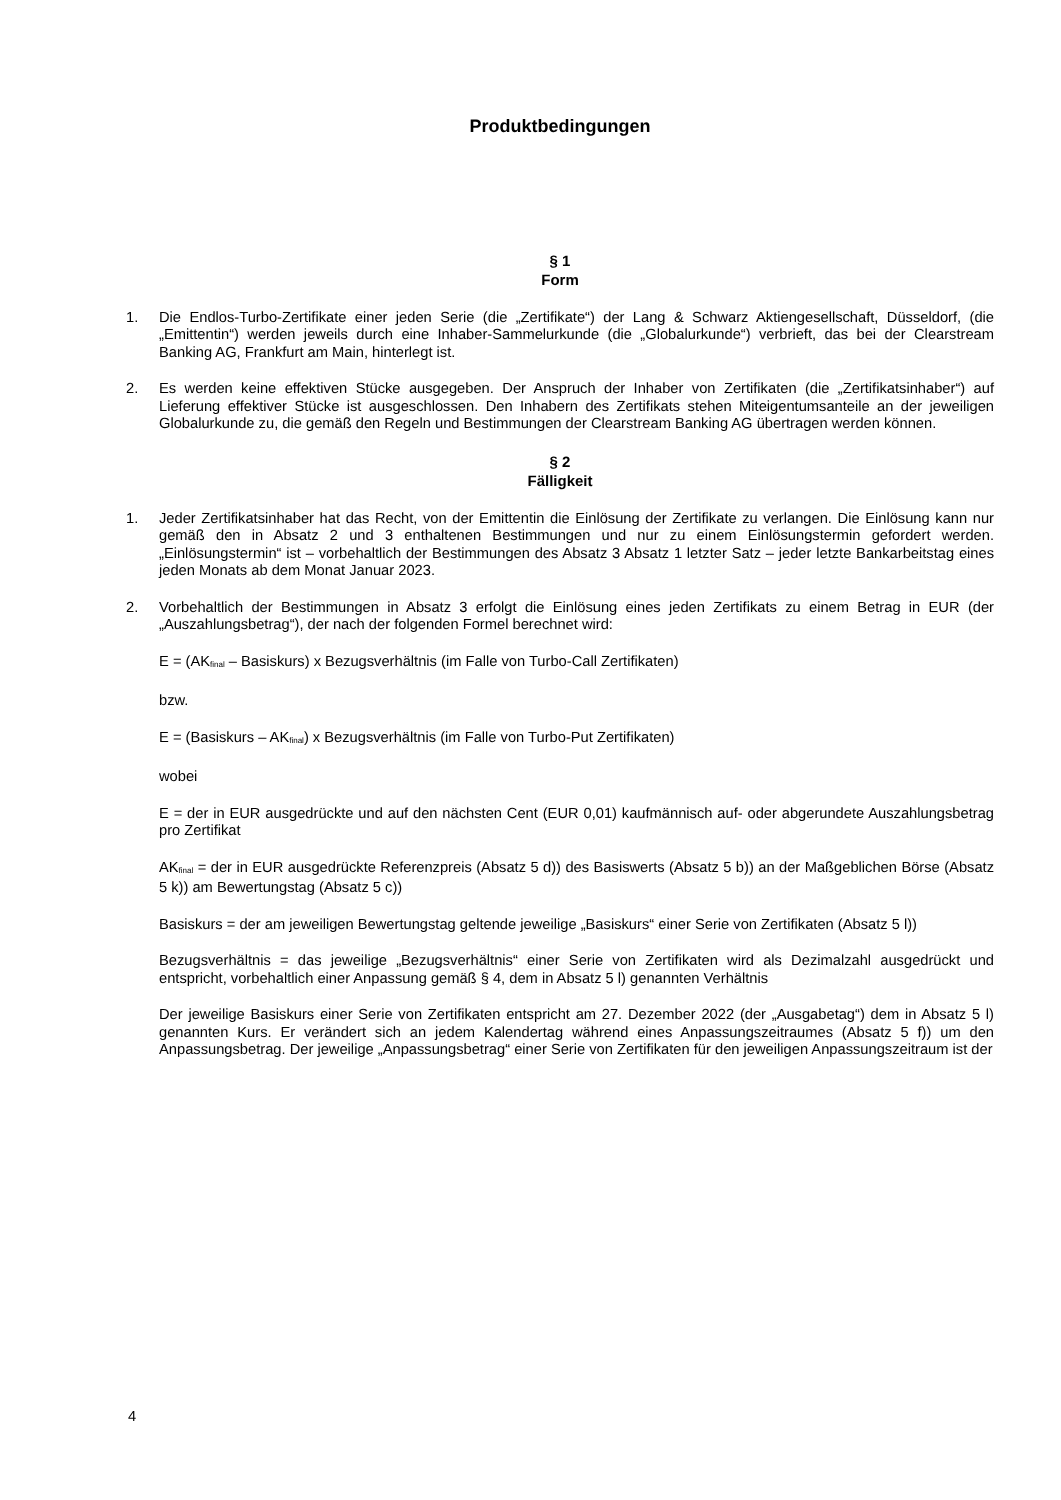Produktbedingungen
§ 1
Form
1. Die Endlos-Turbo-Zertifikate einer jeden Serie (die „Zertifikate“) der Lang & Schwarz Aktiengesellschaft, Düsseldorf, (die „Emittentin“) werden jeweils durch eine Inhaber-Sammelurkunde (die „Globalurkunde“) verbrieft, das bei der Clearstream Banking AG, Frankfurt am Main, hinterlegt ist.
2. Es werden keine effektiven Stücke ausgegeben. Der Anspruch der Inhaber von Zertifikaten (die „Zertifikatsinhaber“) auf Lieferung effektiver Stücke ist ausgeschlossen. Den Inhabern des Zertifikats stehen Miteigentumsanteile an der jeweiligen Globalurkunde zu, die gemäß den Regeln und Bestimmungen der Clearstream Banking AG übertragen werden können.
§ 2
Fälligkeit
1. Jeder Zertifikatsinhaber hat das Recht, von der Emittentin die Einlösung der Zertifikate zu verlangen. Die Einlösung kann nur gemäß den in Absatz 2 und 3 enthaltenen Bestimmungen und nur zu einem Einlösungstermin gefordert werden. „Einlösungstermin“ ist – vorbehaltlich der Bestimmungen des Absatz 3 Absatz 1 letzter Satz – jeder letzte Bankarbeitstag eines jeden Monats ab dem Monat Januar 2023.
2. Vorbehaltlich der Bestimmungen in Absatz 3 erfolgt die Einlösung eines jeden Zertifikats zu einem Betrag in EUR (der „Auszahlungsbetrag“), der nach der folgenden Formel berechnet wird:
E = (AK<sub>final</sub> – Basiskurs) x Bezugsverhältnis (im Falle von Turbo-Call Zertifikaten)
bzw.
E = (Basiskurs – AK<sub>final</sub>) x Bezugsverhältnis (im Falle von Turbo-Put Zertifikaten)
wobei
E = der in EUR ausgedrückte und auf den nächsten Cent (EUR 0,01) kaufmännisch auf- oder abgerundete Auszahlungsbetrag pro Zertifikat
AK<sub>final</sub> = der in EUR ausgedrückte Referenzpreis (Absatz 5 d)) des Basiswerts (Absatz 5 b)) an der Maßgeblichen Börse (Absatz 5 k)) am Bewertungstag (Absatz 5 c))
Basiskurs = der am jeweiligen Bewertungstag geltende jeweilige „Basiskurs“ einer Serie von Zertifikaten (Absatz 5 l))
Bezugsverhältnis = das jeweilige „Bezugsverhältnis“ einer Serie von Zertifikaten wird als Dezimalzahl ausgedrückt und entspricht, vorbehaltlich einer Anpassung gemäß § 4, dem in Absatz 5 l) genannten Verhältnis
Der jeweilige Basiskurs einer Serie von Zertifikaten entspricht am 27. Dezember 2022 (der „Ausgabetag“) dem in Absatz 5 l) genannten Kurs. Er verändert sich an jedem Kalendertag während eines Anpassungszeitraumes (Absatz 5 f)) um den Anpassungsbetrag. Der jeweilige „Anpassungsbetrag“ einer Serie von Zertifikaten für den jeweiligen Anpassungszeitraum ist der
4